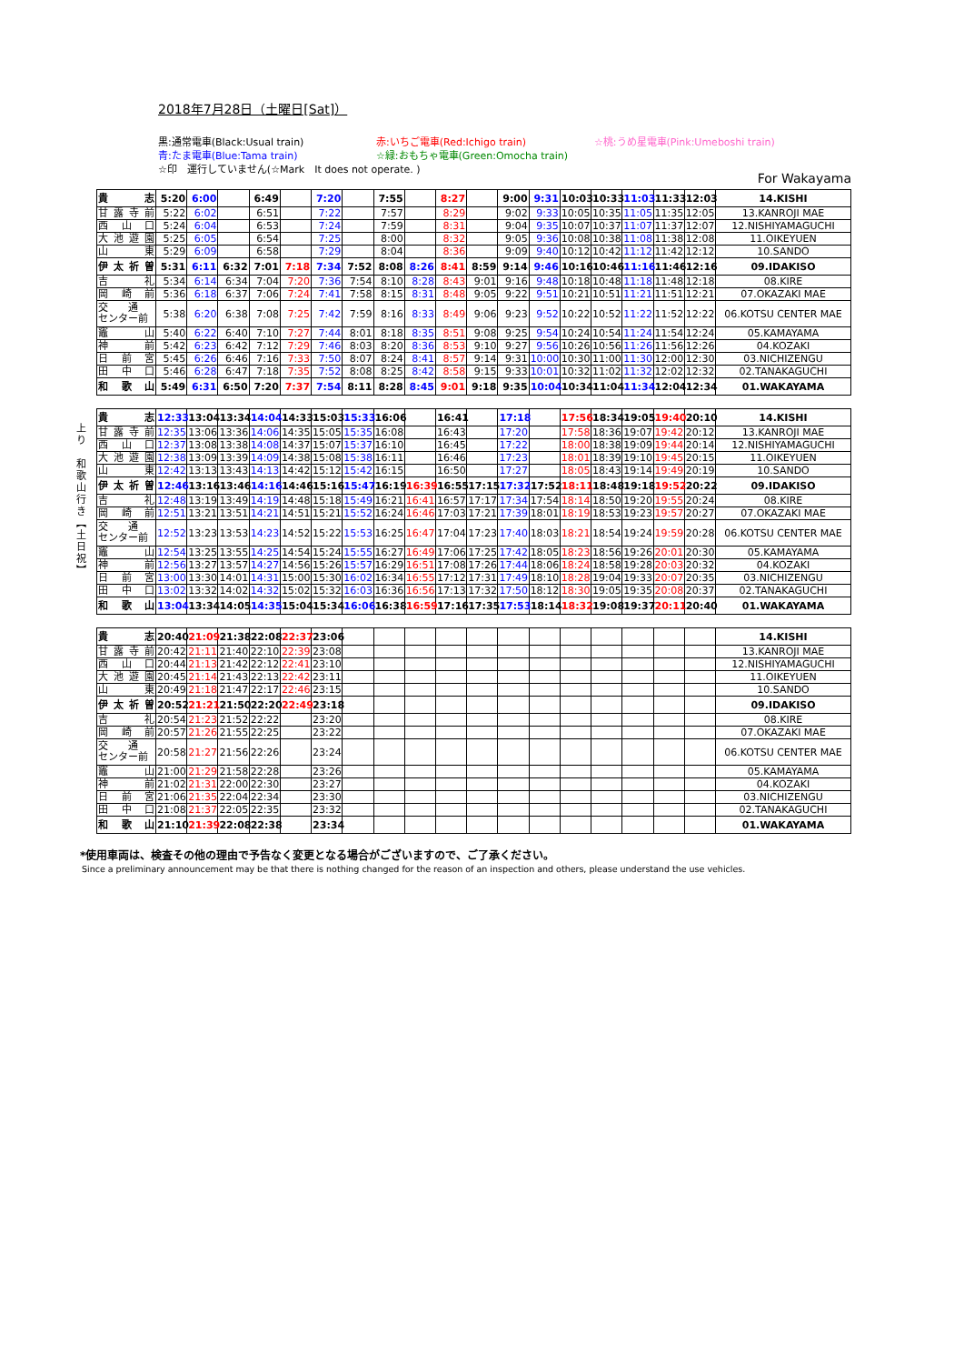2018年7月28日（土曜日[Sat]）
黒:通常電車(Black:Usual train) 赤:いちご電車(Red:Ichigo train) ☆桃:うめ星電車(Pink:Umeboshi train) 青:たま電車(Blue:Tama train) ☆緑:おもちゃ電車(Green:Omocha train) ☆印　運行していません(☆Mark　It does not operate. )
For Wakayama
| 貴志 | 5:20 | 6:00 | | 6:49 | | 7:20 | | 7:55 | | 8:27 | | 9:00 | 9:31 | 10:03 | 10:33 | 11:03 | 11:33 | 12:03 | 14.KISHI |
| 甘露寺前 | 5:22 | 6:02 | | 6:51 | | 7:22 | | 7:57 | | 8:29 | | 9:02 | 9:33 | 10:05 | 10:35 | 11:05 | 11:35 | 12:05 | 13.KANROJI MAE |
| 西山口 | 5:24 | 6:04 | | 6:53 | | 7:24 | | 7:59 | | 8:31 | | 9:04 | 9:35 | 10:07 | 10:37 | 11:07 | 11:37 | 12:07 | 12.NISHIYAMAGUCHI |
| 大池遊園 | 5:25 | 6:05 | | 6:54 | | 7:25 | | 8:00 | | 8:32 | | 9:05 | 9:36 | 10:08 | 10:38 | 11:08 | 11:38 | 12:08 | 11.OIKEYUEN |
| 山東 | 5:29 | 6:09 | | 6:58 | | 7:29 | | 8:04 | | 8:36 | | 9:09 | 9:40 | 10:12 | 10:42 | 11:12 | 11:42 | 12:12 | 10.SANDO |
| 伊太祈曽 | 5:31 | 6:11 | 6:32 | 7:01 | 7:18 | 7:34 | 7:52 | 8:08 | 8:26 | 8:41 | 8:59 | 9:14 | 9:46 | 10:16 | 10:46 | 11:16 | 11:46 | 12:16 | 09.IDAKISO |
| 吉礼 | 5:34 | 6:14 | 6:34 | 7:04 | 7:20 | 7:36 | 7:54 | 8:10 | 8:28 | 8:43 | 9:01 | 9:16 | 9:48 | 10:18 | 10:48 | 11:18 | 11:48 | 12:18 | 08.KIRE |
| 岡崎前 | 5:36 | 6:18 | 6:37 | 7:06 | 7:24 | 7:41 | 7:58 | 8:15 | 8:31 | 8:48 | 9:05 | 9:22 | 9:51 | 10:21 | 10:51 | 11:21 | 11:51 | 12:21 | 07.OKAZAKI MAE |
| 交 通 センター前 | 5:38 | 6:20 | 6:38 | 7:08 | 7:25 | 7:42 | 7:59 | 8:16 | 8:33 | 8:49 | 9:06 | 9:23 | 9:52 | 10:22 | 10:52 | 11:22 | 11:52 | 12:22 | 06.KOTSU CENTER MAE |
| 竈山 | 5:40 | 6:22 | 6:40 | 7:10 | 7:27 | 7:44 | 8:01 | 8:18 | 8:35 | 8:51 | 9:08 | 9:25 | 9:54 | 10:24 | 10:54 | 11:24 | 11:54 | 12:24 | 05.KAMAYAMA |
| 神前 | 5:42 | 6:23 | 6:42 | 7:12 | 7:29 | 7:46 | 8:03 | 8:20 | 8:36 | 8:53 | 9:10 | 9:27 | 9:56 | 10:26 | 10:56 | 11:26 | 11:56 | 12:26 | 04.KOZAKI |
| 日前宮 | 5:45 | 6:26 | 6:46 | 7:16 | 7:33 | 7:50 | 8:07 | 8:24 | 8:41 | 8:57 | 9:14 | 9:31 | 10:00 | 10:30 | 11:00 | 11:30 | 12:00 | 12:30 | 03.NICHIZENGU |
| 田中口 | 5:46 | 6:28 | 6:47 | 7:18 | 7:35 | 7:52 | 8:08 | 8:25 | 8:42 | 8:58 | 9:15 | 9:33 | 10:01 | 10:32 | 11:02 | 11:32 | 12:02 | 12:32 | 02.TANAKAGUCHI |
| 和歌山 | 5:49 | 6:31 | 6:50 | 7:20 | 7:37 | 7:54 | 8:11 | 8:28 | 8:45 | 9:01 | 9:18 | 9:35 | 10:04 | 10:34 | 11:04 | 11:34 | 12:04 | 12:34 | 01.WAKAYAMA |
上り　和歌山行き【土日祝】
| 貴志 | 12:33 | 13:04 | 13:34 | 14:04 | 14:33 | 15:03 | 15:33 | 16:06 | | 16:41 | | 17:18 | | 17:56 | 18:34 | 19:05 | 19:40 | 20:10 | 14.KISHI |
| 甘露寺前 | 12:35 | 13:06 | 13:36 | 14:06 | 14:35 | 15:05 | 15:35 | 16:08 | | 16:43 | | 17:20 | | 17:58 | 18:36 | 19:07 | 19:42 | 20:12 | 13.KANROJI MAE |
| 西山口 | 12:37 | 13:08 | 13:38 | 14:08 | 14:37 | 15:07 | 15:37 | 16:10 | | 16:45 | | 17:22 | | 18:00 | 18:38 | 19:09 | 19:44 | 20:14 | 12.NISHIYAMAGUCHI |
| 大池遊園 | 12:38 | 13:09 | 13:39 | 14:09 | 14:38 | 15:08 | 15:38 | 16:11 | | 16:46 | | 17:23 | | 18:01 | 18:39 | 19:10 | 19:45 | 20:15 | 11.OIKEYUEN |
| 山東 | 12:42 | 13:13 | 13:43 | 14:13 | 14:42 | 15:12 | 15:42 | 16:15 | | 16:50 | | 17:27 | | 18:05 | 18:43 | 19:14 | 19:49 | 20:19 | 10.SANDO |
| 伊太祈曽 | 12:46 | 13:16 | 13:46 | 14:16 | 14:46 | 15:16 | 15:47 | 16:19 | 16:39 | 16:55 | 17:15 | 17:32 | 17:52 | 18:11 | 18:48 | 19:18 | 19:52 | 20:22 | 09.IDAKISO |
| 吉礼 | 12:48 | 13:19 | 13:49 | 14:19 | 14:48 | 15:18 | 15:49 | 16:21 | 16:41 | 16:57 | 17:17 | 17:34 | 17:54 | 18:14 | 18:50 | 19:20 | 19:55 | 20:24 | 08.KIRE |
| 岡崎前 | 12:51 | 13:21 | 13:51 | 14:21 | 14:51 | 15:21 | 15:52 | 16:24 | 16:46 | 17:03 | 17:21 | 17:39 | 18:01 | 18:19 | 18:53 | 19:23 | 19:57 | 20:27 | 07.OKAZAKI MAE |
| 交 通 センター前 | 12:52 | 13:23 | 13:53 | 14:23 | 14:52 | 15:22 | 15:53 | 16:25 | 16:47 | 17:04 | 17:23 | 17:40 | 18:03 | 18:21 | 18:54 | 19:24 | 19:59 | 20:28 | 06.KOTSU CENTER MAE |
| 竈山 | 12:54 | 13:25 | 13:55 | 14:25 | 14:54 | 15:24 | 15:55 | 16:27 | 16:49 | 17:06 | 17:25 | 17:42 | 18:05 | 18:23 | 18:56 | 19:26 | 20:01 | 20:30 | 05.KAMAYAMA |
| 神前 | 12:56 | 13:27 | 13:57 | 14:27 | 14:56 | 15:26 | 15:57 | 16:29 | 16:51 | 17:08 | 17:26 | 17:44 | 18:06 | 18:24 | 18:58 | 19:28 | 20:03 | 20:32 | 04.KOZAKI |
| 日前宮 | 13:00 | 13:30 | 14:01 | 14:31 | 15:00 | 15:30 | 16:02 | 16:34 | 16:55 | 17:12 | 17:31 | 17:49 | 18:10 | 18:28 | 19:04 | 19:33 | 20:07 | 20:35 | 03.NICHIZENGU |
| 田中口 | 13:02 | 13:32 | 14:02 | 14:32 | 15:02 | 15:32 | 16:03 | 16:36 | 16:56 | 17:13 | 17:32 | 17:50 | 18:12 | 18:30 | 19:05 | 19:35 | 20:08 | 20:37 | 02.TANAKAGUCHI |
| 和歌山 | 13:04 | 13:34 | 14:05 | 14:35 | 15:04 | 15:34 | 16:06 | 16:38 | 16:59 | 17:16 | 17:35 | 17:53 | 18:14 | 18:32 | 19:08 | 19:37 | 20:11 | 20:40 | 01.WAKAYAMA |
| 貴志 | 20:40 | 21:09 | 21:38 | 22:08 | 22:37 | 23:06 | | | | | | | | | | | | | 14.KISHI |
| 甘露寺前 | 20:42 | 21:11 | 21:40 | 22:10 | 22:39 | 23:08 | | | | | | | | | | | | | 13.KANROJI MAE |
| 西山口 | 20:44 | 21:13 | 21:42 | 22:12 | 22:41 | 23:10 | | | | | | | | | | | | | 12.NISHIYAMAGUCHI |
| 大池遊園 | 20:45 | 21:14 | 21:43 | 22:13 | 22:42 | 23:11 | | | | | | | | | | | | | 11.OIKEYUEN |
| 山東 | 20:49 | 21:18 | 21:47 | 22:17 | 22:46 | 23:15 | | | | | | | | | | | | | 10.SANDO |
| 伊太祈曽 | 20:52 | 21:21 | 21:50 | 22:20 | 22:49 | 23:18 | | | | | | | | | | | | | 09.IDAKISO |
| 吉礼 | 20:54 | 21:23 | 21:52 | 22:22 | | 23:20 | | | | | | | | | | | | | 08.KIRE |
| 岡崎前 | 20:57 | 21:26 | 21:55 | 22:25 | | 23:22 | | | | | | | | | | | | | 07.OKAZAKI MAE |
| 交 通 センター前 | 20:58 | 21:27 | 21:56 | 22:26 | | 23:24 | | | | | | | | | | | | | 06.KOTSU CENTER MAE |
| 竈山 | 21:00 | 21:29 | 21:58 | 22:28 | | 23:26 | | | | | | | | | | | | | 05.KAMAYAMA |
| 神前 | 21:02 | 21:31 | 22:00 | 22:30 | | 23:27 | | | | | | | | | | | | | 04.KOZAKI |
| 日前宮 | 21:06 | 21:35 | 22:04 | 22:34 | | 23:30 | | | | | | | | | | | | | 03.NICHIZENGU |
| 田中口 | 21:08 | 21:37 | 22:05 | 22:35 | | 23:32 | | | | | | | | | | | | | 02.TANAKAGUCHI |
| 和歌山 | 21:10 | 21:39 | 22:08 | 22:38 | | 23:34 | | | | | | | | | | | | | 01.WAKAYAMA |
*使用車両は、検査その他の理由で予告なく変更となる場合がございますので、ご了承ください。
Since a preliminary announcement may be that there is nothing changed for the reason of an inspection and others, please understand the use vehicles.